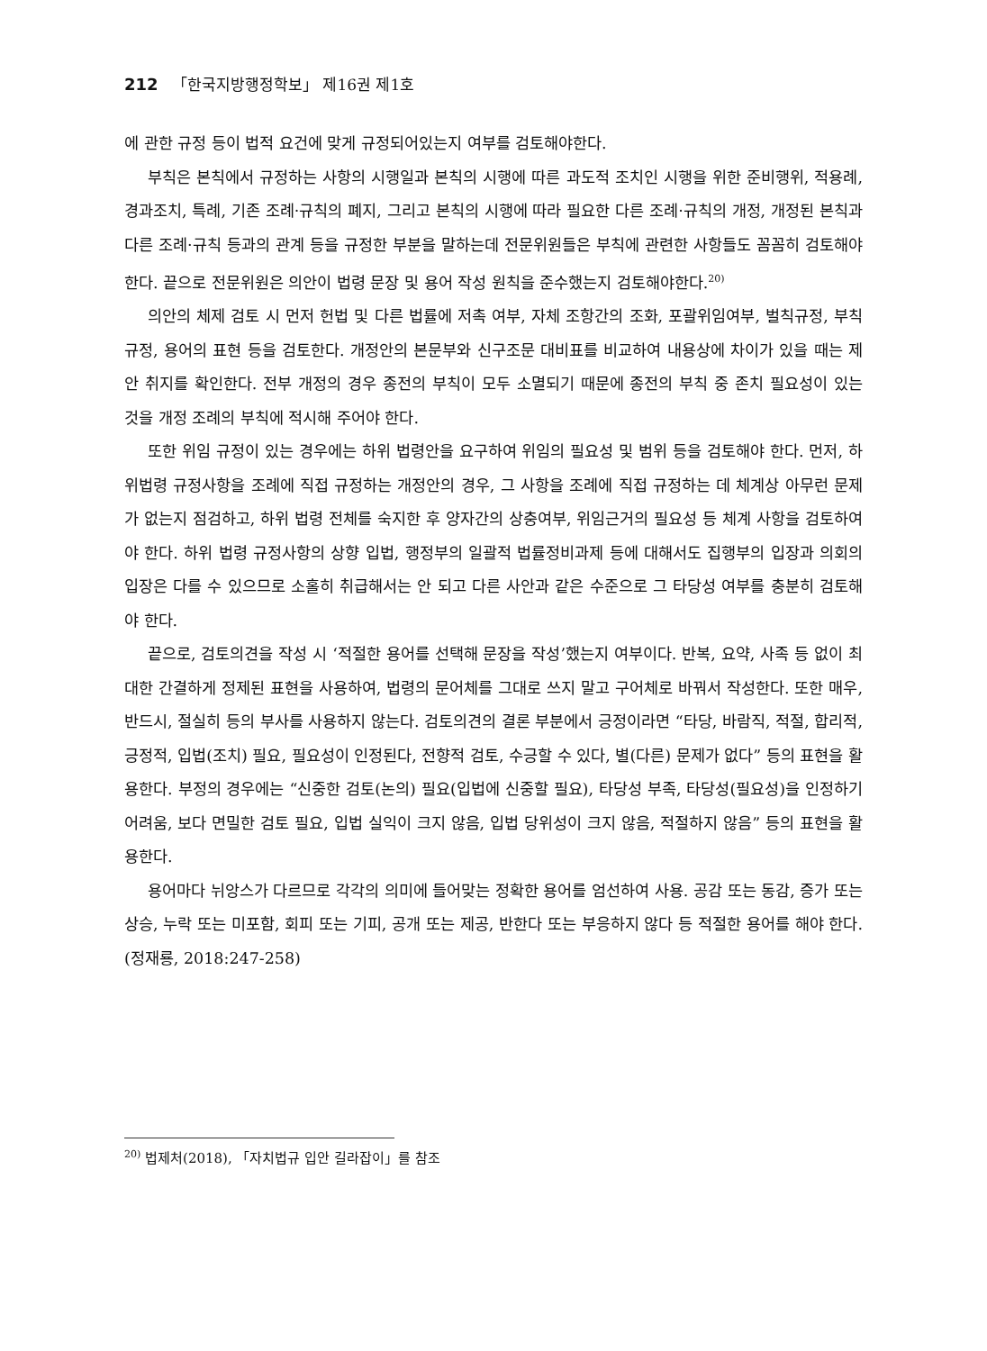212 「한국지방행정학보」 제16권 제1호
에 관한 규정 등이 법적 요건에 맞게 규정되어있는지 여부를 검토해야한다.
부칙은 본칙에서 규정하는 사항의 시행일과 본칙의 시행에 따른 과도적 조치인 시행을 위한 준비행위, 적용례, 경과조치, 특례, 기존 조례·규칙의 폐지, 그리고 본칙의 시행에 따라 필요한 다른 조례·규칙의 개정, 개정된 본칙과 다른 조례·규칙 등과의 관계 등을 규정한 부분을 말하는데 전문위원들은 부칙에 관련한 사항들도 꼼꼼히 검토해야 한다. 끝으로 전문위원은 의안이 법령 문장 및 용어 작성 원칙을 준수했는지 검토해야한다.<sup>20)</sup>
의안의 체제 검토 시 먼저 헌법 및 다른 법률에 저촉 여부, 자체 조항간의 조화, 포괄위임여부, 벌칙규정, 부칙규정, 용어의 표현 등을 검토한다. 개정안의 본문부와 신구조문 대비표를 비교하여 내용상에 차이가 있을 때는 제안 취지를 확인한다. 전부 개정의 경우 종전의 부칙이 모두 소멸되기 때문에 종전의 부칙 중 존치 필요성이 있는 것을 개정 조례의 부칙에 적시해 주어야 한다.
또한 위임 규정이 있는 경우에는 하위 법령안을 요구하여 위임의 필요성 및 범위 등을 검토해야 한다. 먼저, 하위법령 규정사항을 조례에 직접 규정하는 개정안의 경우, 그 사항을 조례에 직접 규정하는 데 체계상 아무런 문제가 없는지 점검하고, 하위 법령 전체를 숙지한 후 양자간의 상충여부, 위임근거의 필요성 등 체계 사항을 검토하여야 한다. 하위 법령 규정사항의 상향 입법, 행정부의 일괄적 법률정비과제 등에 대해서도 집행부의 입장과 의회의 입장은 다를 수 있으므로 소홀히 취급해서는 안 되고 다른 사안과 같은 수준으로 그 타당성 여부를 충분히 검토해야 한다.
끝으로, 검토의견을 작성 시 ‘적절한 용어를 선택해 문장을 작성’했는지 여부이다. 반복, 요약, 사족 등 없이 최대한 간결하게 정제된 표현을 사용하여, 법령의 문어체를 그대로 쓰지 말고 구어체로 바꿔서 작성한다. 또한 매우, 반드시, 절실히 등의 부사를 사용하지 않는다. 검토의견의 결론 부분에서 긍정이라면 “타당, 바람직, 적절, 합리적, 긍정적, 입법(조치) 필요, 필요성이 인정된다, 전향적 검토, 수긍할 수 있다, 별(다른) 문제가 없다” 등의 표현을 활용한다. 부정의 경우에는 “신중한 검토(논의) 필요(입법에 신중할 필요), 타당성 부족, 타당성(필요성)을 인정하기 어려움, 보다 면밀한 검토 필요, 입법 실익이 크지 않음, 입법 당위성이 크지 않음, 적절하지 않음” 등의 표현을 활용한다.
용어마다 뉘앙스가 다르므로 각각의 의미에 들어맞는 정확한 용어를 엄선하여 사용. 공감 또는 동감, 증가 또는 상승, 누락 또는 미포함, 회피 또는 기피, 공개 또는 제공, 반한다 또는 부응하지 않다 등 적절한 용어를 해야 한다.(정재룡, 2018:247-258)
<sup>20)</sup> 법제처(2018), 「자치법규 입안 길라잡이」를 참조